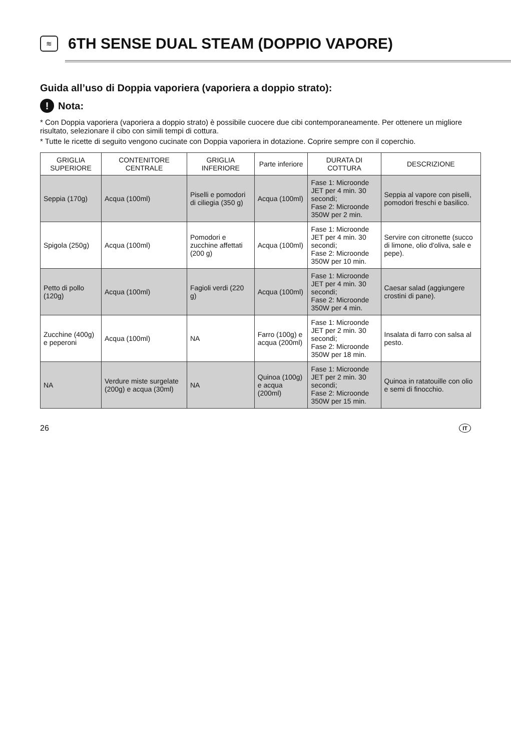≋
6TH SENSE DUAL STEAM (DOPPIO VAPORE)
Guida all’uso di Doppia vaporiera (vaporiera a doppio strato):
! Nota:
* Con Doppia vaporiera (vaporiera a doppio strato) è possibile cuocere due cibi contemporaneamente. Per ottenere un migliore risultato, selezionare il cibo con simili tempi di cottura.
* Tutte le ricette di seguito vengono cucinate con Doppia vaporiera in dotazione. Coprire sempre con il coperchio.
| GRIGLIA SUPERIORE | CONTENITORE CENTRALE | GRIGLIA INFERIORE | Parte inferiore | DURATA DI COTTURA | DESCRIZIONE |
| --- | --- | --- | --- | --- | --- |
| Seppia (170g) | Acqua (100ml) | Piselli e pomodori di ciliegia (350 g) | Acqua (100ml) | Fase 1: Microonde JET per 4 min. 30 secondi; Fase 2: Microonde 350W per 2 min. | Seppia al vapore con piselli, pomodori freschi e basilico. |
| Spigola (250g) | Acqua (100ml) | Pomodori e zucchine affettati (200 g) | Acqua (100ml) | Fase 1: Microonde JET per 4 min. 30 secondi; Fase 2: Microonde 350W per 10 min. | Servire con citronette (succo di limone, olio d'oliva, sale e pepe). |
| Petto di pollo (120g) | Acqua (100ml) | Fagioli verdi (220 g) | Acqua (100ml) | Fase 1: Microonde JET per 4 min. 30 secondi; Fase 2: Microonde 350W per 4 min. | Caesar salad (aggiungere crostini di pane). |
| Zucchine (400g) e peperoni | Acqua (100ml) | NA | Farro (100g) e acqua (200ml) | Fase 1: Microonde JET per 2 min. 30 secondi; Fase 2: Microonde 350W per 18 min. | Insalata di farro con salsa al pesto. |
| NA | Verdure miste surgelate (200g) e acqua (30ml) | NA | Quinoa (100g) e acqua (200ml) | Fase 1: Microonde JET per 2 min. 30 secondi; Fase 2: Microonde 350W per 15 min. | Quinoa in ratatouille con olio e semi di finocchio. |
26 IT